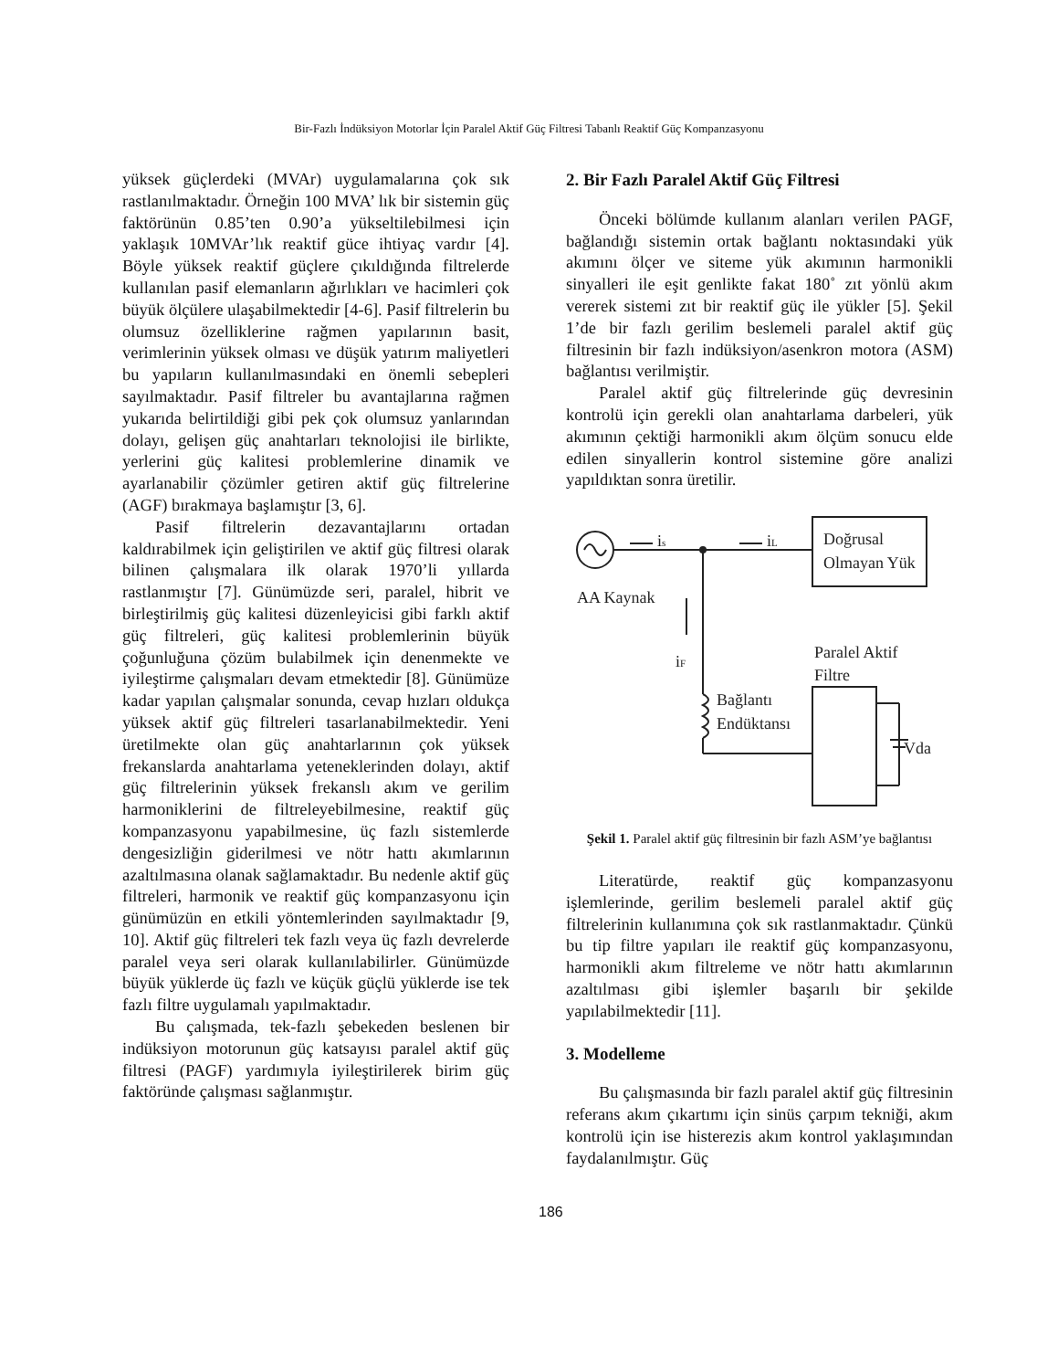Bir-Fazlı İndüksiyon Motorlar İçin Paralel Aktif Güç Filtresi Tabanlı Reaktif Güç Kompanzasyonu
yüksek güçlerdeki (MVAr) uygulamalarına çok sık rastlanılmaktadır. Örneğin 100 MVA’ lık bir sistemin güç faktörünün 0.85’ten 0.90’a yükseltilebilmesi için yaklaşık 10MVAr’lık reaktif güce ihtiyaç vardır [4]. Böyle yüksek reaktif güçlere çıkıldığında filtrelerde kullanılan pasif elemanların ağırlıkları ve hacimleri çok büyük ölçülere ulaşabilmektedir [4-6]. Pasif filtrelerin bu olumsuz özelliklerine rağmen yapılarının basit, verimlerinin yüksek olması ve düşük yatırım maliyetleri bu yapıların kullanılmasındaki en önemli sebepleri sayılmaktadır. Pasif filtreler bu avantajlarına rağmen yukarıda belirtildiği gibi pek çok olumsuz yanlarından dolayı, gelişen güç anahtarları teknolojisi ile birlikte, yerlerini güç kalitesi problemlerine dinamik ve ayarlanabilir çözümler getiren aktif güç filtrelerine (AGF) bırakmaya başlamıştır [3, 6].
Pasif filtrelerin dezavantajlarını ortadan kaldırabilmek için geliştirilen ve aktif güç filtresi olarak bilinen çalışmalara ilk olarak 1970’li yıllarda rastlanmıştır [7]. Günümüzde seri, paralel, hibrit ve birleştirilmiş güç kalitesi düzenleyicisi gibi farklı aktif güç filtreleri, güç kalitesi problemlerinin büyük çoğunluğuna çözüm bulabilmek için denenmekte ve iyileştirme çalışmaları devam etmektedir [8]. Günümüze kadar yapılan çalışmalar sonunda, cevap hızları oldukça yüksek aktif güç filtreleri tasarlanabilmektedir. Yeni üretilmekte olan güç anahtarlarının çok yüksek frekanslarda anahtarlama yeteneklerinden dolayı, aktif güç filtrelerinin yüksek frekanslı akım ve gerilim harmoniklerini de filtreleyebilmesine, reaktif güç kompanzasyonu yapabilmesine, üç fazlı sistemlerde dengesizliğin giderilmesi ve nötr hattı akımlarının azaltılmasına olanak sağlamaktadır. Bu nedenle aktif güç filtreleri, harmonik ve reaktif güç kompanzasyonu için günümüzün en etkili yöntemlerinden sayılmaktadır [9, 10]. Aktif güç filtreleri tek fazlı veya üç fazlı devrelerde paralel veya seri olarak kullanılabilirler. Günümüzde büyük yüklerde üç fazlı ve küçük güçlü yüklerde ise tek fazlı filtre uygulamalı yapılmaktadır.
Bu çalışmada, tek-fazlı şebekeden beslenen bir indüksiyon motorunun güç katsayısı paralel aktif güç filtresi (PAGF) yardımıyla iyileştirilerek birim güç faktöründe çalışması sağlanmıştır.
2. Bir Fazlı Paralel Aktif Güç Filtresi
Önceki bölümde kullanım alanları verilen PAGF, bağlandığı sistemin ortak bağlantı noktasındaki yük akımını ölçer ve siteme yük akımının harmonikli sinyalleri ile eşit genlikte fakat 180˚ zıt yönlü akım vererek sistemi zıt bir reaktif güç ile yükler [5]. Şekil 1’de bir fazlı gerilim beslemeli paralel aktif güç filtresinin bir fazlı indüksiyon/asenkron motora (ASM) bağlantısı verilmiştir.
Paralel aktif güç filtrelerinde güç devresinin kontrolü için gerekli olan anahtarlama darbeleri, yük akımının çektiği harmonikli akım ölçüm sonucu elde edilen sinyallerin kontrol sistemine göre analizi yapıldıktan sonra üretilir.
is
iL
Doğrusal
Olmayan Yük
AA Kaynak
iF
Bağlantı
Endüktansı
Paralel Aktif
Filtre
Vda
Şekil 1. Paralel aktif güç filtresinin bir fazlı ASM’ye bağlantısı
Literatürde, reaktif güç kompanzasyonu işlemlerinde, gerilim beslemeli paralel aktif güç filtrelerinin kullanımına çok sık rastlanmaktadır. Çünkü bu tip filtre yapıları ile reaktif güç kompanzasyonu, harmonikli akım filtreleme ve nötr hattı akımlarının azaltılması gibi işlemler başarılı bir şekilde yapılabilmektedir [11].
3. Modelleme
Bu çalışmasında bir fazlı paralel aktif güç filtresinin referans akım çıkartımı için sinüs çarpım tekniği, akım kontrolü için ise histerezis akım kontrol yaklaşımından faydalanılmıştır. Güç
186